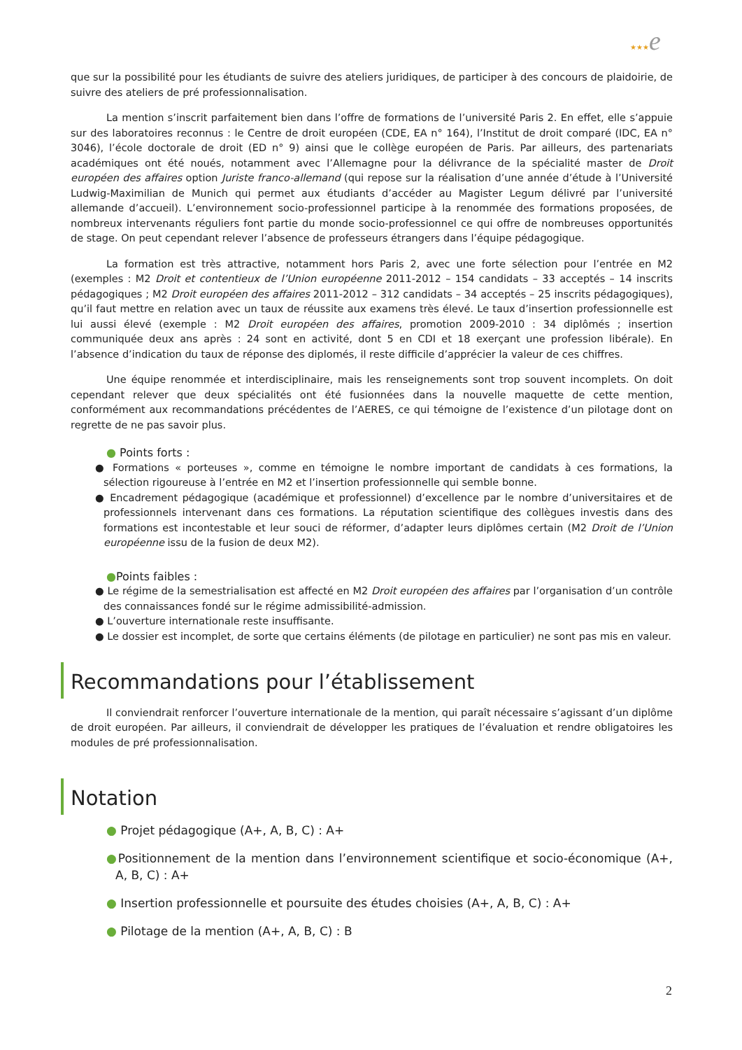★★★e
que sur la possibilité pour les étudiants de suivre des ateliers juridiques, de participer à des concours de plaidoirie, de suivre des ateliers de pré professionnalisation.
La mention s’inscrit parfaitement bien dans l’offre de formations de l’université Paris 2. En effet, elle s’appuie sur des laboratoires reconnus : le Centre de droit européen (CDE, EA n° 164), l’Institut de droit comparé (IDC, EA n° 3046), l’école doctorale de droit (ED n° 9) ainsi que le collège européen de Paris. Par ailleurs, des partenariats académiques ont été noués, notamment avec l’Allemagne pour la délivrance de la spécialité master de Droit européen des affaires option Juriste franco-allemand (qui repose sur la réalisation d’une année d’étude à l’Université Ludwig-Maximilian de Munich qui permet aux étudiants d’accéder au Magister Legum délivré par l’université allemande d’accueil). L’environnement socio-professionnel participe à la renommée des formations proposées, de nombreux intervenants réguliers font partie du monde socio-professionnel ce qui offre de nombreuses opportunités de stage. On peut cependant relever l’absence de professeurs étrangers dans l’équipe pédagogique.
La formation est très attractive, notamment hors Paris 2, avec une forte sélection pour l’entrée en M2 (exemples : M2 Droit et contentieux de l’Union européenne 2011-2012 – 154 candidats – 33 acceptés – 14 inscrits pédagogiques ; M2 Droit européen des affaires 2011-2012 – 312 candidats – 34 acceptés – 25 inscrits pédagogiques), qu’il faut mettre en relation avec un taux de réussite aux examens très élevé. Le taux d’insertion professionnelle est lui aussi élevé (exemple : M2 Droit européen des affaires, promotion 2009-2010 : 34 diplômés ; insertion communiquée deux ans après : 24 sont en activité, dont 5 en CDI et 18 exerçant une profession libérale). En l’absence d’indication du taux de réponse des diplomés, il reste difficile d’apprécier la valeur de ces chiffres.
Une équipe renommée et interdisciplinaire, mais les renseignements sont trop souvent incomplets. On doit cependant relever que deux spécialités ont été fusionnées dans la nouvelle maquette de cette mention, conformément aux recommandations précédentes de l’AERES, ce qui témoigne de l’existence d’un pilotage dont on regrette de ne pas savoir plus.
● Points forts :
● Formations « porteuses », comme en témoigne le nombre important de candidats à ces formations, la sélection rigoureuse à l’entrée en M2 et l’insertion professionnelle qui semble bonne.
● Encadrement pédagogique (académique et professionnel) d’excellence par le nombre d’universitaires et de professionnels intervenant dans ces formations. La réputation scientifique des collègues investis dans des formations est incontestable et leur souci de réformer, d’adapter leurs diplômes certain (M2 Droit de l’Union européenne issu de la fusion de deux M2).
●Points faibles :
● Le régime de la semestrialisation est affecté en M2 Droit européen des affaires par l’organisation d’un contrôle des connaissances fondé sur le régime admissibilité-admission.
● L’ouverture internationale reste insuffisante.
● Le dossier est incomplet, de sorte que certains éléments (de pilotage en particulier) ne sont pas mis en valeur.
Recommandations pour l’établissement
Il conviendrait renforcer l’ouverture internationale de la mention, qui paraît nécessaire s’agissant d’un diplôme de droit européen. Par ailleurs, il conviendrait de développer les pratiques de l’évaluation et rendre obligatoires les modules de pré professionnalisation.
Notation
● Projet pédagogique (A+, A, B, C) : A+
●Positionnement de la mention dans l’environnement scientifique et socio-économique (A+, A, B, C) : A+
● Insertion professionnelle et poursuite des études choisies (A+, A, B, C) : A+
● Pilotage de la mention (A+, A, B, C) : B
2